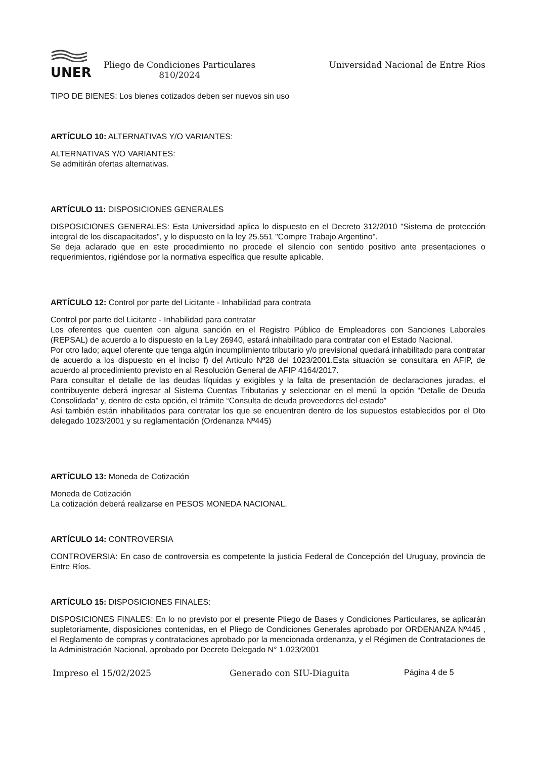UNER
Pliego de Condiciones Particulares
810/2024
Universidad Nacional de Entre Ríos
TIPO DE BIENES: Los bienes cotizados deben ser nuevos sin uso
ARTÍCULO 10: ALTERNATIVAS Y/O VARIANTES:
ALTERNATIVAS Y/O VARIANTES:
Se admitirán ofertas alternativas.
ARTÍCULO 11: DISPOSICIONES GENERALES
DISPOSICIONES GENERALES: Esta Universidad aplica lo dispuesto en el Decreto 312/2010 "Sistema de protección integral de los discapacitados", y lo dispuesto en la ley 25.551 "Compre Trabajo Argentino".
Se deja aclarado que en este procedimiento no procede el silencio con sentido positivo ante presentaciones o requerimientos, rigiéndose por la normativa específica que resulte aplicable.
ARTÍCULO 12: Control por parte del Licitante - Inhabilidad para contrata
Control por parte del Licitante - Inhabilidad para contratar
Los oferentes que cuenten con alguna sanción en el Registro Público de Empleadores con Sanciones Laborales (REPSAL) de acuerdo a lo dispuesto en la Ley 26940, estará inhabilitado para contratar con el Estado Nacional.
Por otro lado; aquel oferente que tenga algún incumplimiento tributario y/o previsional quedará inhabilitado para contratar de acuerdo a los dispuesto en el inciso f) del Articulo Nº28 del 1023/2001.Esta situación se consultara en AFIP, de acuerdo al procedimiento previsto en al Resolución General de AFIP 4164/2017.
Para consultar el detalle de las deudas líquidas y exigibles y la falta de presentación de declaraciones juradas, el contribuyente deberá ingresar al Sistema Cuentas Tributarias y seleccionar en el menú la opción “Detalle de Deuda Consolidada” y, dentro de esta opción, el trámite “Consulta de deuda proveedores del estado”
Así también están inhabilitados para contratar los que se encuentren dentro de los supuestos establecidos por el Dto delegado 1023/2001 y su reglamentación (Ordenanza Nº445)
ARTÍCULO 13: Moneda de Cotización
Moneda de Cotización
La cotización deberá realizarse en PESOS MONEDA NACIONAL.
ARTÍCULO 14: CONTROVERSIA
CONTROVERSIA: En caso de controversia es competente la justicia Federal de Concepción del Uruguay, provincia de Entre Ríos.
ARTÍCULO 15: DISPOSICIONES FINALES:
DISPOSICIONES FINALES: En lo no previsto por el presente Pliego de Bases y Condiciones Particulares, se aplicarán supletoriamente, disposiciones contenidas, en el Pliego de Condiciones Generales aprobado por ORDENANZA Nº445 , el Reglamento de compras y contrataciones aprobado por la mencionada ordenanza, y el Régimen de Contrataciones de la Administración Nacional, aprobado por Decreto Delegado N° 1.023/2001
Impreso el 15/02/2025 Generado con SIU-Diaguita Página 4 de 5